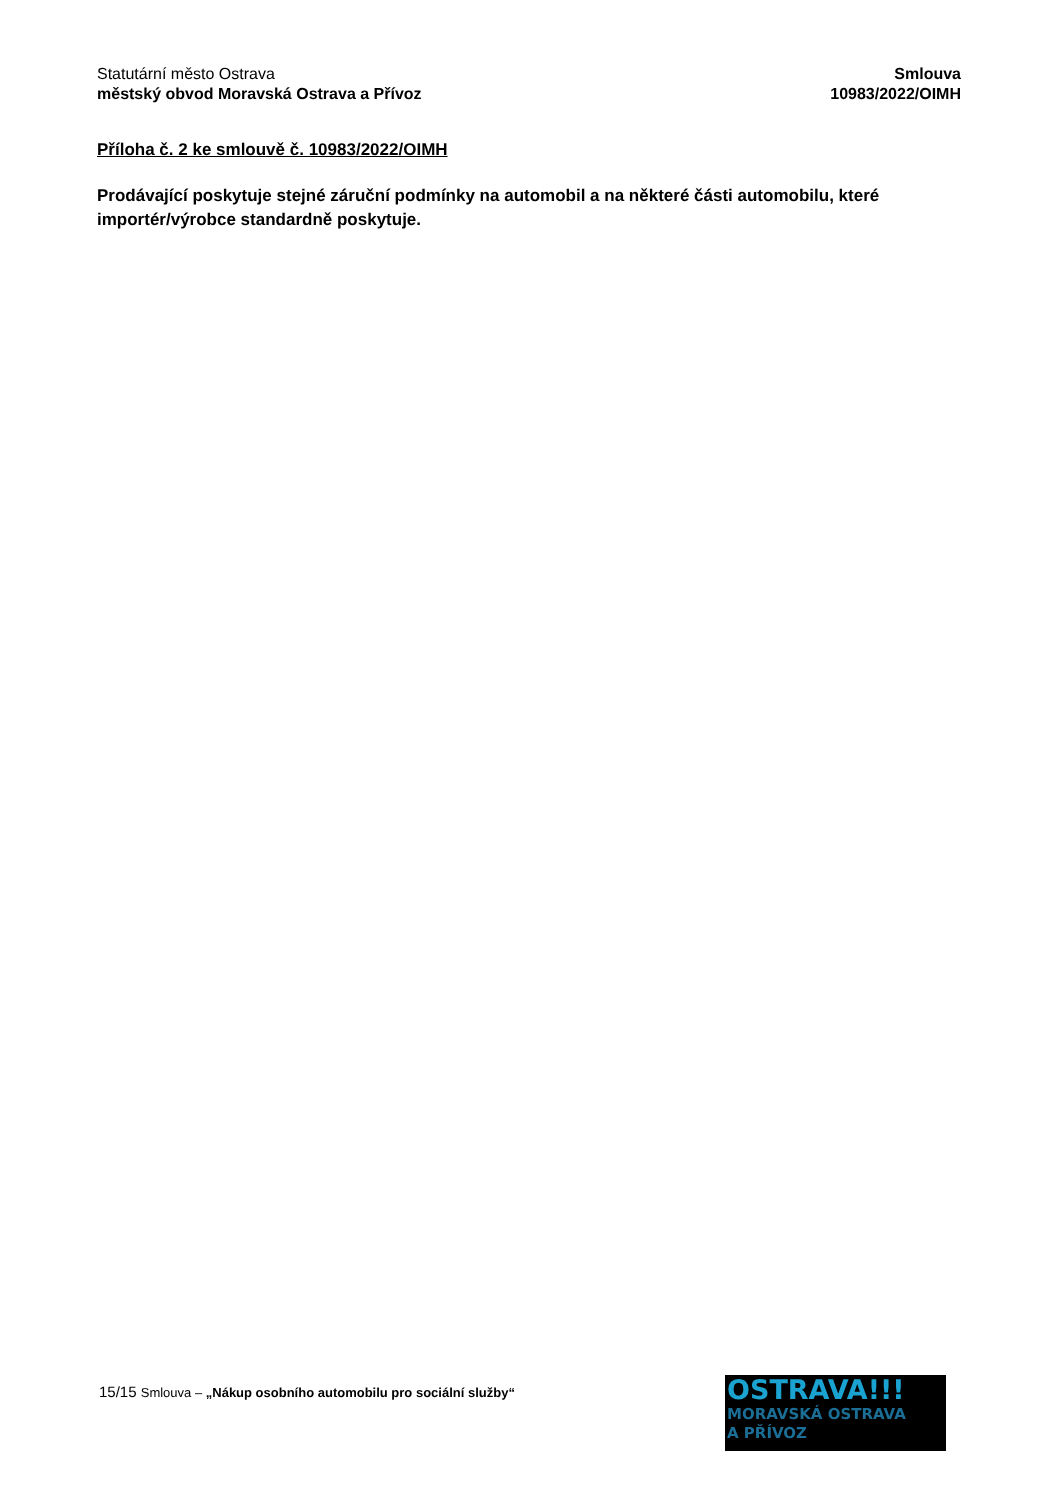Statutární město Ostrava
městský obvod Moravská Ostrava a Přívoz
Smlouva
10983/2022/OIMH
Příloha č. 2 ke smlouvě č. 10983/2022/OIMH
Prodávající poskytuje stejné záruční podmínky na automobil a na některé části automobilu, které importér/výrobce standardně poskytuje.
15/15 Smlouva – „Nákup osobního automobilu pro sociální služby“
OSTRAVA!!!
MORAVSKÁ OSTRAVA
A PŘÍVOZ